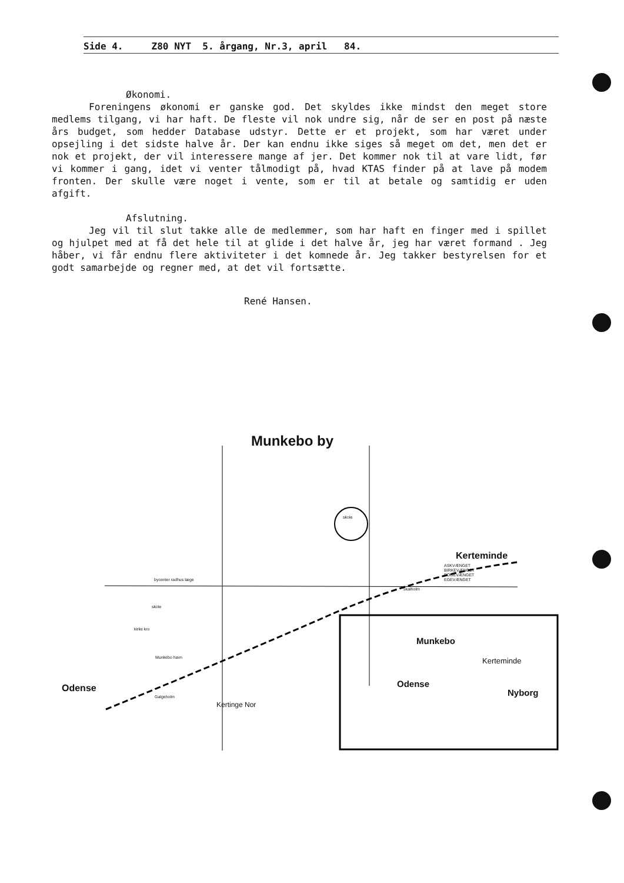Side 4. Z80 NYT 5. årgang, Nr.3, april 84.
Økonomi.
Foreningens økonomi er ganske god. Det skyldes ikke mindst den meget store medlems tilgang, vi har haft. De fleste vil nok undre sig, når de ser en post på næste års budget, som hedder Database udstyr. Dette er et projekt, som har været under opsejling i det sidste halve år. Der kan endnu ikke siges så meget om det, men det er nok et projekt, der vil interessere mange af jer. Det kommer nok til at vare lidt, før vi kommer i gang, idet vi venter tålmodigt på, hvad KTAS finder på at lave på modem fronten. Der skulle være noget i vente, som er til at betale og samtidig er uden afgift.
Afslutning.
Jeg vil til slut takke alle de medlemmer, som har haft en finger med i spillet og hjulpet med at få det hele til at glide i det halve år, jeg har været formand . Jeg håber, vi får endnu flere aktiviteter i det komnede år. Jeg takker bestyrelsen for et godt samarbejde og regner med, at det vil fortsætte.
René Hansen.
Munkebo by
Kerteminde
ASKVÆNGET
BIRKEVÆNGET
BOGEVÆNGET
EGEVÆNGET
Odense
Kertinge Nor
Munkebo havn
Galgeholm
Skalholm
skole
bycenter radhus læge
skole
kirke kro
Munkebo
Kerteminde
Odense
Nyborg